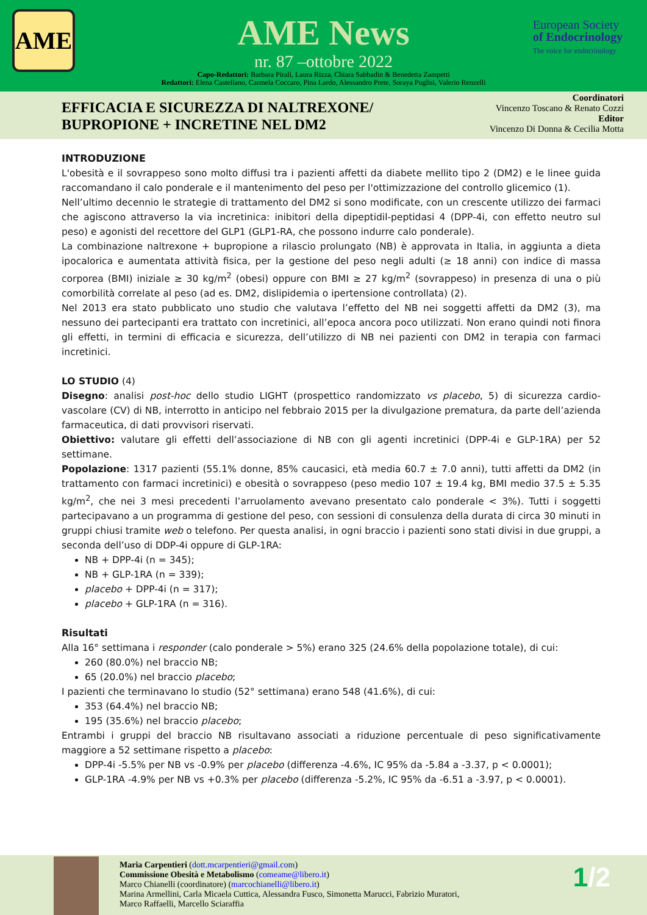AME
European Society
of Endocrinology
The voice for endocrinology
AME News
nr. 87 –ottobre 2022
Capo-Redattori: Barbara Pirali, Laura Rizza, Chiara Sabbadin & Benedetta Zampetti
Redattori: Elena Castellano, Carmela Coccaro, Pina Lardo, Alessandro Prete, Soraya Puglisi, Valerio Renzelli
EFFICACIA E SICUREZZA DI NALTREXONE/
BUPROPIONE + INCRETINE NEL DM2
Coordinatori
Vincenzo Toscano & Renato Cozzi
Editor
Vincenzo Di Donna & Cecilia Motta
INTRODUZIONE
L'obesità e il sovrappeso sono molto diffusi tra i pazienti affetti da diabete mellito tipo 2 (DM2) e le linee guida raccomandano il calo ponderale e il mantenimento del peso per l'ottimizzazione del controllo glicemico (1).
Nell’ultimo decennio le strategie di trattamento del DM2 si sono modificate, con un crescente utilizzo dei farmaci che agiscono attraverso la via incretinica: inibitori della dipeptidil-peptidasi 4 (DPP-4i, con effetto neutro sul peso) e agonisti del recettore del GLP1 (GLP1-RA, che possono indurre calo ponderale).
La combinazione naltrexone + bupropione a rilascio prolungato (NB) è approvata in Italia, in aggiunta a dieta ipocalorica e aumentata attività fisica, per la gestione del peso negli adulti (≥ 18 anni) con indice di massa corporea (BMI) iniziale ≥ 30 kg/m<sup>2</sup> (obesi) oppure con BMI ≥ 27 kg/m<sup>2</sup> (sovrappeso) in presenza di una o più comorbilità correlate al peso (ad es. DM2, dislipidemia o ipertensione controllata) (2).
Nel 2013 era stato pubblicato uno studio che valutava l’effetto del NB nei soggetti affetti da DM2 (3), ma nessuno dei partecipanti era trattato con incretinici, all’epoca ancora poco utilizzati. Non erano quindi noti finora gli effetti, in termini di efficacia e sicurezza, dell’utilizzo di NB nei pazienti con DM2 in terapia con farmaci incretinici.
LO STUDIO (4)
Disegno: analisi post-hoc dello studio LIGHT (prospettico randomizzato vs placebo, 5) di sicurezza cardio-vascolare (CV) di NB, interrotto in anticipo nel febbraio 2015 per la divulgazione prematura, da parte dell’azienda farmaceutica, di dati provvisori riservati.
Obiettivo: valutare gli effetti dell’associazione di NB con gli agenti incretinici (DPP-4i e GLP-1RA) per 52 settimane.
Popolazione: 1317 pazienti (55.1% donne, 85% caucasici, età media 60.7 ± 7.0 anni), tutti affetti da DM2 (in trattamento con farmaci incretinici) e obesità o sovrappeso (peso medio 107 ± 19.4 kg, BMI medio 37.5 ± 5.35 kg/m<sup>2</sup>, che nei 3 mesi precedenti l’arruolamento avevano presentato calo ponderale < 3%). Tutti i soggetti partecipavano a un programma di gestione del peso, con sessioni di consulenza della durata di circa 30 minuti in gruppi chiusi tramite web o telefono. Per questa analisi, in ogni braccio i pazienti sono stati divisi in due gruppi, a seconda dell’uso di DDP-4i oppure di GLP-1RA:
NB + DPP-4i (n = 345);
NB + GLP-1RA (n = 339);
placebo + DPP-4i (n = 317);
placebo + GLP-1RA (n = 316).
Risultati
Alla 16° settimana i responder (calo ponderale > 5%) erano 325 (24.6% della popolazione totale), di cui:
260 (80.0%) nel braccio NB;
65 (20.0%) nel braccio placebo;
I pazienti che terminavano lo studio (52° settimana) erano 548 (41.6%), di cui:
353 (64.4%) nel braccio NB;
195 (35.6%) nel braccio placebo;
Entrambi i gruppi del braccio NB risultavano associati a riduzione percentuale di peso significativamente maggiore a 52 settimane rispetto a placebo:
DPP-4i -5.5% per NB vs -0.9% per placebo (differenza -4.6%, IC 95% da -5.84 a -3.37, p < 0.0001);
GLP-1RA -4.9% per NB vs +0.3% per placebo (differenza -5.2%, IC 95% da -6.51 a -3.97, p < 0.0001).
Maria Carpentieri (dott.mcarpentieri@gmail.com)
Commissione Obesità e Metabolismo (comeame@libero.it)
Marco Chianelli (coordinatore) (marcochianelli@libero.it)
Marina Armellini, Carla Micaela Cuttica, Alessandra Fusco, Simonetta Marucci, Fabrizio Muratori,
Marco Raffaelli, Marcello Sciaraffia
1/2